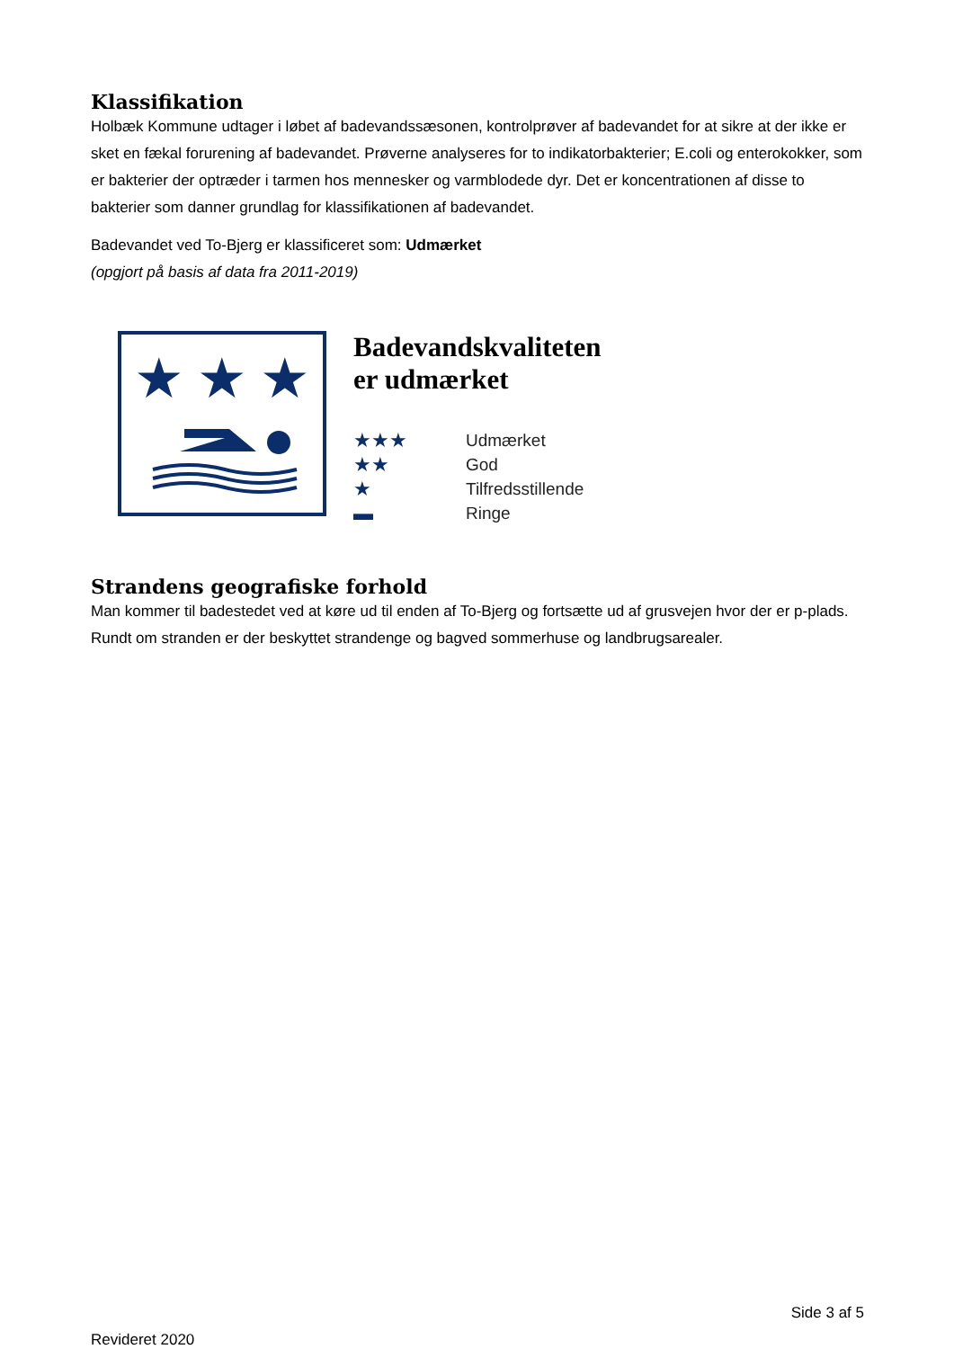Klassifikation
Holbæk Kommune udtager i løbet af badevandssæsonen, kontrolprøver af badevandet for at sikre at der ikke er sket en fækal forurening af badevandet. Prøverne analyseres for to indikatorbakterier; E.coli og enterokokker, som er bakterier der optræder i tarmen hos mennesker og varmblodede dyr. Det er koncentrationen af disse to bakterier som danner grundlag for klassifikationen af badevandet.
Badevandet ved To-Bjerg er klassificeret som: Udmærket
(opgjort på basis af data fra 2011-2019)
★
★
★
Badevandskvaliteten
er udmærket
★★★ Udmærket ★★ God ★ Tilfredsstillende ▬ Ringe
Strandens geografiske forhold
Man kommer til badestedet ved at køre ud til enden af To-Bjerg og fortsætte ud af grusvejen hvor der er p-plads. Rundt om stranden er der beskyttet strandenge og bagved sommerhuse og landbrugsarealer.
Side 3 af 5
Revideret 2020